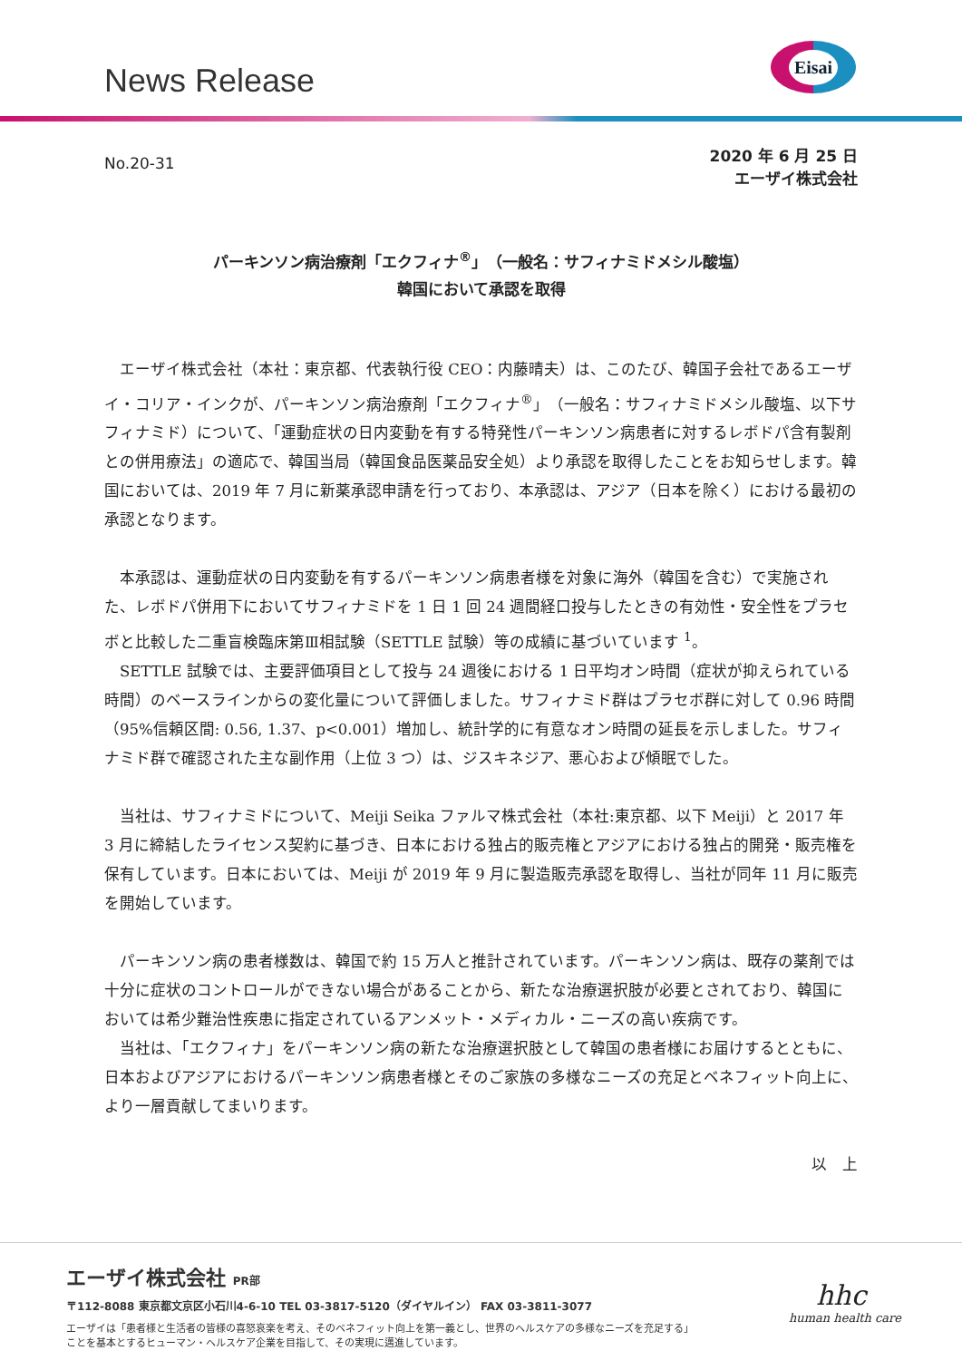News Release
Eisai
No.20-31
2020 年 6 月 25 日
エーザイ株式会社
パーキンソン病治療剤「エクフィナ<sup>®</sup>」（一般名：サフィナミドメシル酸塩）
韓国において承認を取得
　エーザイ株式会社（本社：東京都、代表執行役 CEO：内藤晴夫）は、このたび、韓国子会社であるエーザイ・コリア・インクが、パーキンソン病治療剤「エクフィナ<sup>®</sup>」（一般名：サフィナミドメシル酸塩、以下サフィナミド）について、「運動症状の日内変動を有する特発性パーキンソン病患者に対するレボドパ含有製剤との併用療法」の適応で、韓国当局（韓国食品医薬品安全処）より承認を取得したことをお知らせします。韓国においては、2019 年 7 月に新薬承認申請を行っており、本承認は、アジア（日本を除く）における最初の承認となります。
　本承認は、運動症状の日内変動を有するパーキンソン病患者様を対象に海外（韓国を含む）で実施された、レボドパ併用下においてサフィナミドを 1 日 1 回 24 週間経口投与したときの有効性・安全性をプラセボと比較した二重盲検臨床第Ⅲ相試験（SETTLE 試験）等の成績に基づいています <sup>1</sup>。
　SETTLE 試験では、主要評価項目として投与 24 週後における 1 日平均オン時間（症状が抑えられている時間）のベースラインからの変化量について評価しました。サフィナミド群はプラセボ群に対して 0.96 時間（95%信頼区間: 0.56, 1.37、p<0.001）増加し、統計学的に有意なオン時間の延長を示しました。サフィナミド群で確認された主な副作用（上位 3 つ）は、ジスキネジア、悪心および傾眠でした。
　当社は、サフィナミドについて、Meiji Seika ファルマ株式会社（本社:東京都、以下 Meiji）と 2017 年 3 月に締結したライセンス契約に基づき、日本における独占的販売権とアジアにおける独占的開発・販売権を保有しています。日本においては、Meiji が 2019 年 9 月に製造販売承認を取得し、当社が同年 11 月に販売を開始しています。
　パーキンソン病の患者様数は、韓国で約 15 万人と推計されています。パーキンソン病は、既存の薬剤では十分に症状のコントロールができない場合があることから、新たな治療選択肢が必要とされており、韓国においては希少難治性疾患に指定されているアンメット・メディカル・ニーズの高い疾病です。
　当社は、「エクフィナ」をパーキンソン病の新たな治療選択肢として韓国の患者様にお届けするとともに、日本およびアジアにおけるパーキンソン病患者様とそのご家族の多様なニーズの充足とベネフィット向上に、より一層貢献してまいります。
以　上
エーザイ株式会社 PR部
〒112-8088 東京都文京区小石川4-6-10 TEL 03-3817-5120（ダイヤルイン） FAX 03-3811-3077
エーザイは「患者様と生活者の皆様の喜怒哀楽を考え、そのベネフィット向上を第一義とし、世界のヘルスケアの多様なニーズを充足する」
ことを基本とするヒューマン・ヘルスケア企業を目指して、その実現に邁進しています。
hhc
human health care